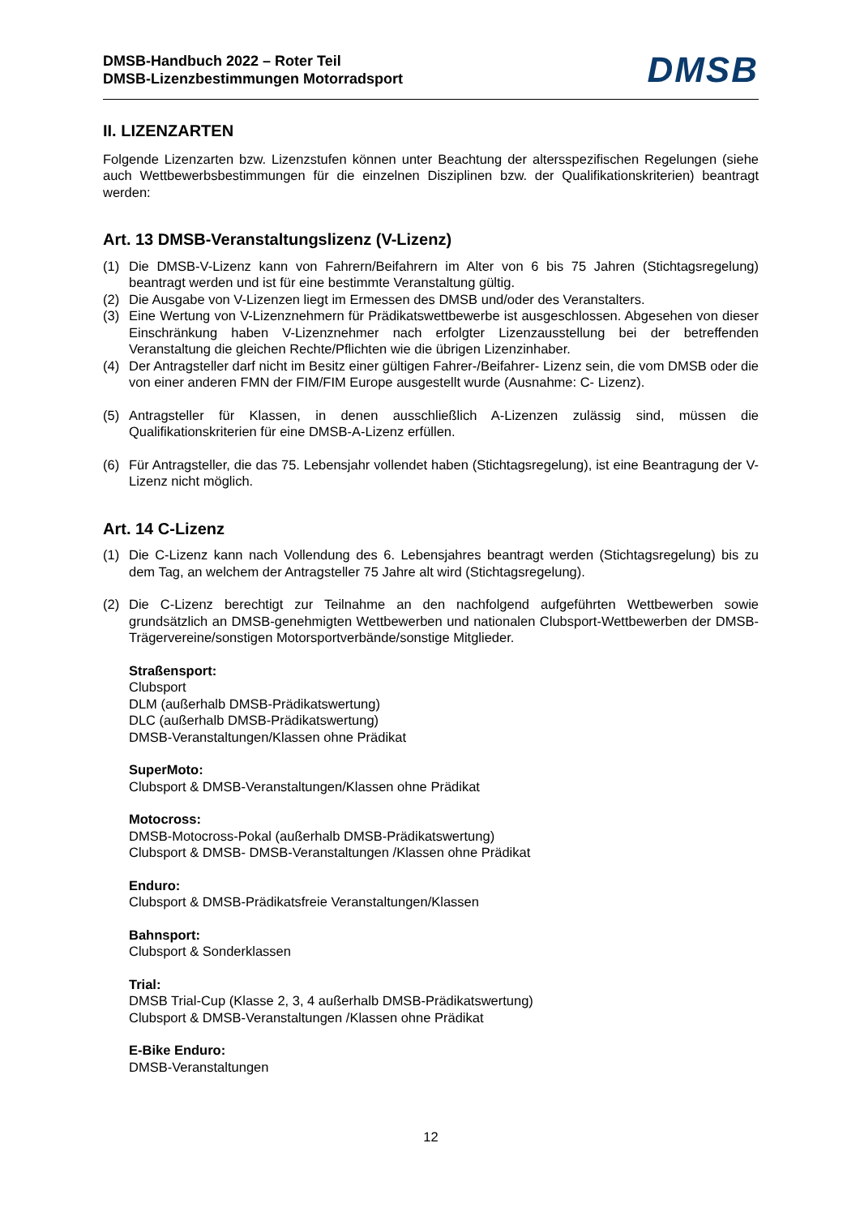DMSB-Handbuch 2022 – Roter Teil
DMSB-Lizenzbestimmungen Motorradsport
DMSB
II. LIZENZARTEN
Folgende Lizenzarten bzw. Lizenzstufen können unter Beachtung der altersspezifischen Regelungen (siehe auch Wettbewerbsbestimmungen für die einzelnen Disziplinen bzw. der Qualifikationskriterien) beantragt werden:
Art. 13 DMSB-Veranstaltungslizenz (V-Lizenz)
(1) Die DMSB-V-Lizenz kann von Fahrern/Beifahrern im Alter von 6 bis 75 Jahren (Stichtagsregelung) beantragt werden und ist für eine bestimmte Veranstaltung gültig.
(2) Die Ausgabe von V-Lizenzen liegt im Ermessen des DMSB und/oder des Veranstalters.
(3) Eine Wertung von V-Lizenznehmern für Prädikatswettbewerbe ist ausgeschlossen. Abgesehen von dieser Einschränkung haben V-Lizenznehmer nach erfolgter Lizenzausstellung bei der betreffenden Veranstaltung die gleichen Rechte/Pflichten wie die übrigen Lizenzinhaber.
(4) Der Antragsteller darf nicht im Besitz einer gültigen Fahrer-/Beifahrer- Lizenz sein, die vom DMSB oder die von einer anderen FMN der FIM/FIM Europe ausgestellt wurde (Ausnahme: C- Lizenz).
(5) Antragsteller für Klassen, in denen ausschließlich A-Lizenzen zulässig sind, müssen die Qualifikationskriterien für eine DMSB-A-Lizenz erfüllen.
(6) Für Antragsteller, die das 75. Lebensjahr vollendet haben (Stichtagsregelung), ist eine Beantragung der V-Lizenz nicht möglich.
Art. 14 C-Lizenz
(1) Die C-Lizenz kann nach Vollendung des 6. Lebensjahres beantragt werden (Stichtagsregelung) bis zu dem Tag, an welchem der Antragsteller 75 Jahre alt wird (Stichtagsregelung).
(2) Die C-Lizenz berechtigt zur Teilnahme an den nachfolgend aufgeführten Wettbewerben sowie grundsätzlich an DMSB-genehmigten Wettbewerben und nationalen Clubsport-Wettbewerben der DMSB-Trägervereine/sonstigen Motorsportverbände/sonstige Mitglieder.
Straßensport:
Clubsport
DLM (außerhalb DMSB-Prädikatswertung)
DLC (außerhalb DMSB-Prädikatswertung)
DMSB-Veranstaltungen/Klassen ohne Prädikat
SuperMoto:
Clubsport & DMSB-Veranstaltungen/Klassen ohne Prädikat
Motocross:
DMSB-Motocross-Pokal (außerhalb DMSB-Prädikatswertung)
Clubsport & DMSB- DMSB-Veranstaltungen /Klassen ohne Prädikat
Enduro:
Clubsport & DMSB-Prädikatsfreie Veranstaltungen/Klassen
Bahnsport:
Clubsport & Sonderklassen
Trial:
DMSB Trial-Cup (Klasse 2, 3, 4 außerhalb DMSB-Prädikatswertung)
Clubsport & DMSB-Veranstaltungen /Klassen ohne Prädikat
E-Bike Enduro:
DMSB-Veranstaltungen
12